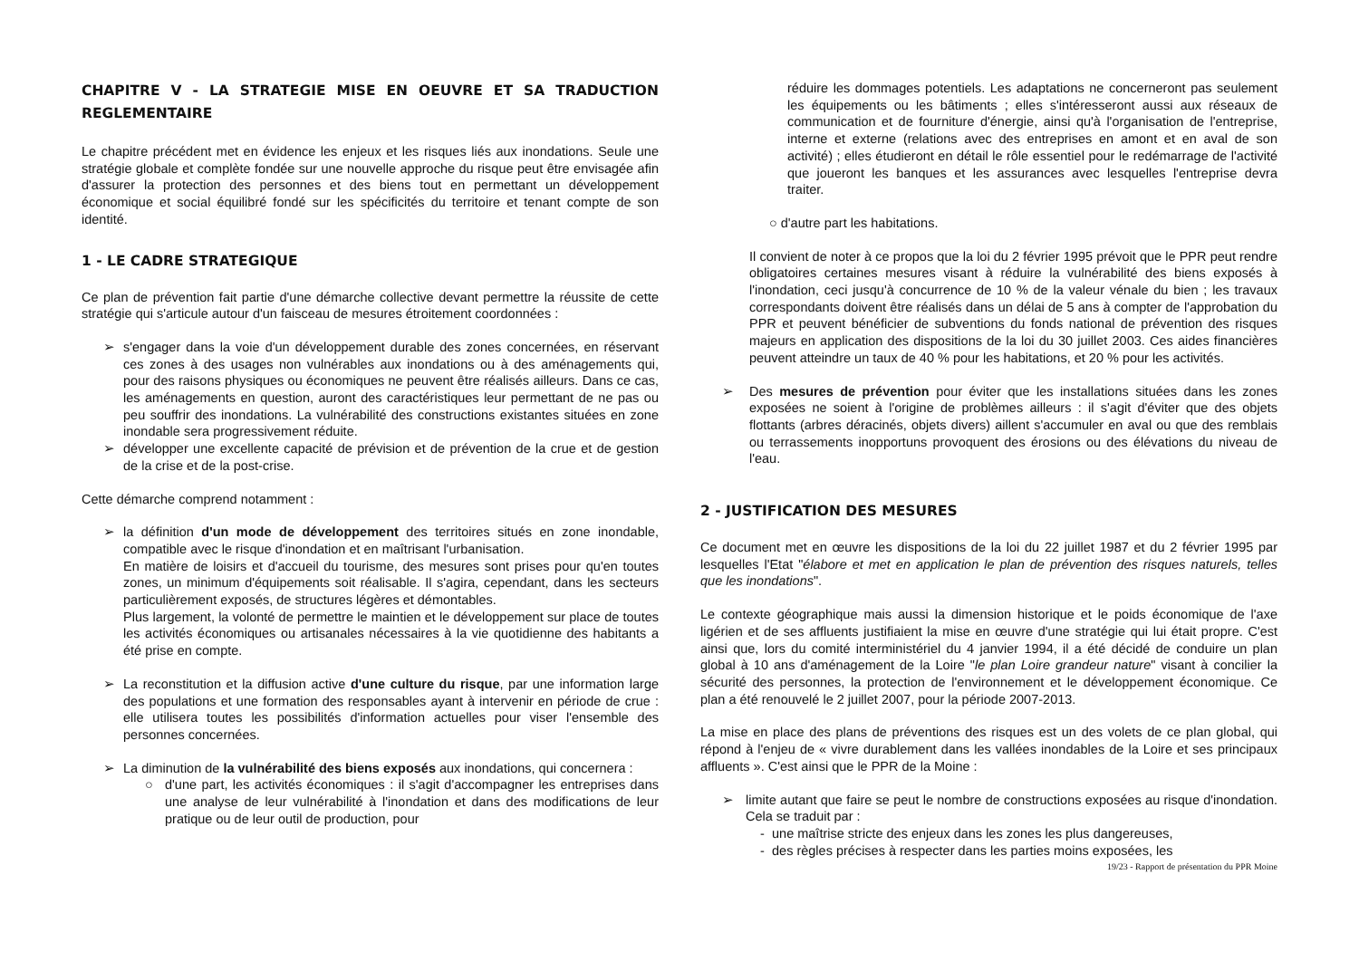CHAPITRE V - LA STRATEGIE MISE EN OEUVRE ET SA TRADUCTION REGLEMENTAIRE
Le chapitre précédent met en évidence les enjeux et les risques liés aux inondations. Seule une stratégie globale et complète fondée sur une nouvelle approche du risque peut être envisagée afin d'assurer la protection des personnes et des biens tout en permettant un développement économique et social équilibré fondé sur les spécificités du territoire et tenant compte de son identité.
1 - LE CADRE STRATEGIQUE
Ce plan de prévention fait partie d'une démarche collective devant permettre la réussite de cette stratégie qui s'articule autour d'un faisceau de mesures étroitement coordonnées :
➢ s'engager dans la voie d'un développement durable des zones concernées, en réservant ces zones à des usages non vulnérables aux inondations ou à des aménagements qui, pour des raisons physiques ou économiques ne peuvent être réalisés ailleurs. Dans ce cas, les aménagements en question, auront des caractéristiques leur permettant de ne pas ou peu souffrir des inondations. La vulnérabilité des constructions existantes situées en zone inondable sera progressivement réduite.
➢ développer une excellente capacité de prévision et de prévention de la crue et de gestion de la crise et de la post-crise.
Cette démarche comprend notamment :
➢ la définition d'un mode de développement des territoires situés en zone inondable, compatible avec le risque d'inondation et en maîtrisant l'urbanisation.
En matière de loisirs et d'accueil du tourisme, des mesures sont prises pour qu'en toutes zones, un minimum d'équipements soit réalisable. Il s'agira, cependant, dans les secteurs particulièrement exposés, de structures légères et démontables.
Plus largement, la volonté de permettre le maintien et le développement sur place de toutes les activités économiques ou artisanales nécessaires à la vie quotidienne des habitants a été prise en compte.
➢ La reconstitution et la diffusion active d'une culture du risque, par une information large des populations et une formation des responsables ayant à intervenir en période de crue : elle utilisera toutes les possibilités d'information actuelles pour viser l'ensemble des personnes concernées.
➢ La diminution de la vulnérabilité des biens exposés aux inondations, qui concernera :
○ d'une part, les activités économiques : il s'agit d'accompagner les entreprises dans une analyse de leur vulnérabilité à l'inondation et dans des modifications de leur pratique ou de leur outil de production, pour
réduire les dommages potentiels. Les adaptations ne concerneront pas seulement les équipements ou les bâtiments ; elles s'intéresseront aussi aux réseaux de communication et de fourniture d'énergie, ainsi qu'à l'organisation de l'entreprise, interne et externe (relations avec des entreprises en amont et en aval de son activité) ; elles étudieront en détail le rôle essentiel pour le redémarrage de l'activité que joueront les banques et les assurances avec lesquelles l'entreprise devra traiter.
○ d'autre part les habitations.
Il convient de noter à ce propos que la loi du 2 février 1995 prévoit que le PPR peut rendre obligatoires certaines mesures visant à réduire la vulnérabilité des biens exposés à l'inondation, ceci jusqu'à concurrence de 10 % de la valeur vénale du bien ; les travaux correspondants doivent être réalisés dans un délai de 5 ans à compter de l'approbation du PPR et peuvent bénéficier de subventions du fonds national de prévention des risques majeurs en application des dispositions de la loi du 30 juillet 2003. Ces aides financières peuvent atteindre un taux de 40 % pour les habitations, et 20 % pour les activités.
➢ Des mesures de prévention pour éviter que les installations situées dans les zones exposées ne soient à l'origine de problèmes ailleurs : il s'agit d'éviter que des objets flottants (arbres déracinés, objets divers) aillent s'accumuler en aval ou que des remblais ou terrassements inopportuns provoquent des érosions ou des élévations du niveau de l'eau.
2 - JUSTIFICATION DES MESURES
Ce document met en œuvre les dispositions de la loi du 22 juillet 1987 et du 2 février 1995 par lesquelles l'Etat "élabore et met en application le plan de prévention des risques naturels, telles que les inondations".
Le contexte géographique mais aussi la dimension historique et le poids économique de l'axe ligérien et de ses affluents justifiaient la mise en œuvre d'une stratégie qui lui était propre. C'est ainsi que, lors du comité interministériel du 4 janvier 1994, il a été décidé de conduire un plan global à 10 ans d'aménagement de la Loire "le plan Loire grandeur nature" visant à concilier la sécurité des personnes, la protection de l'environnement et le développement économique. Ce plan a été renouvelé le 2 juillet 2007, pour la période 2007-2013.
La mise en place des plans de préventions des risques est un des volets de ce plan global, qui répond à l'enjeu de « vivre durablement dans les vallées inondables de la Loire et ses principaux affluents ». C'est ainsi que le PPR de la Moine :
➢ limite autant que faire se peut le nombre de constructions exposées au risque d'inondation. Cela se traduit par :
- une maîtrise stricte des enjeux dans les zones les plus dangereuses,
- des règles précises à respecter dans les parties moins exposées, les
19/23 - Rapport de présentation du PPR Moine